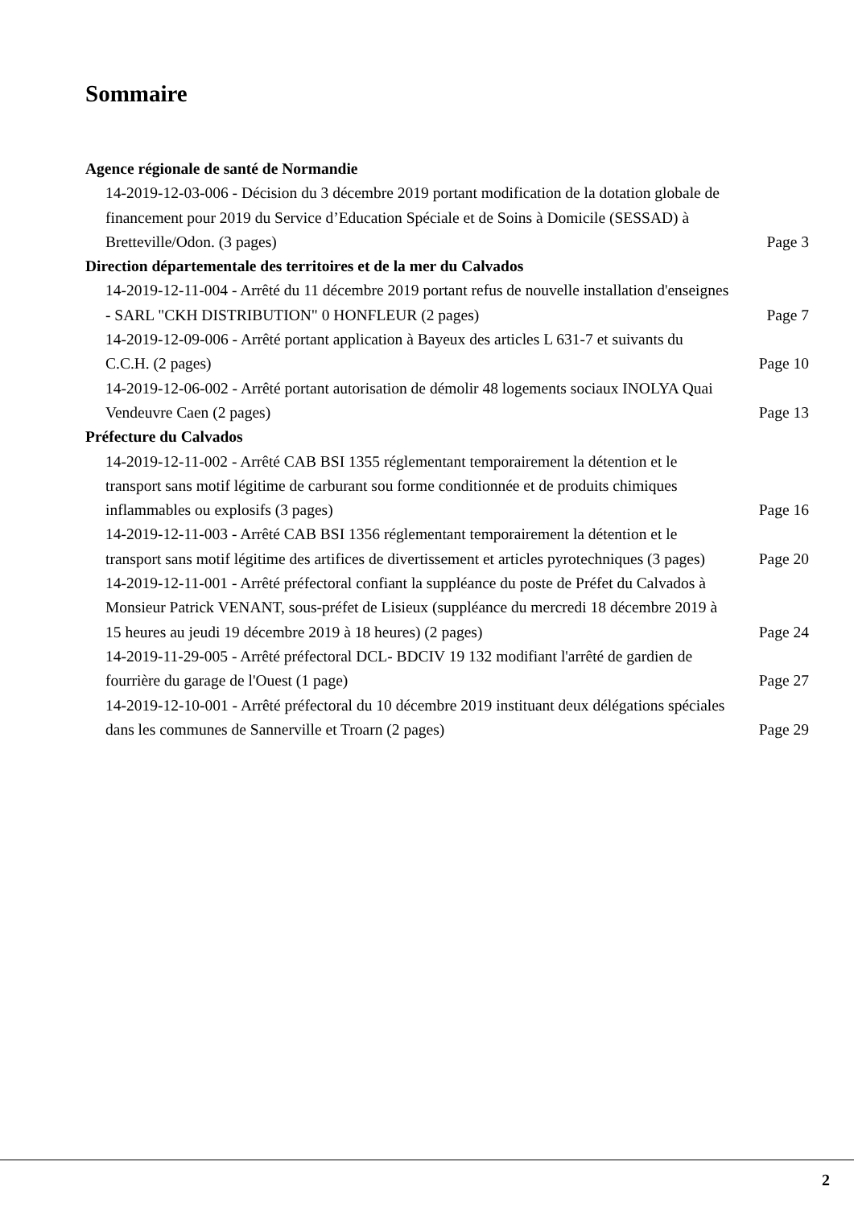Sommaire
Agence régionale de santé de Normandie
14-2019-12-03-006 - Décision du 3 décembre 2019 portant modification de la dotation globale de financement pour 2019 du Service d’Education Spéciale et de Soins à Domicile (SESSAD) à Bretteville/Odon. (3 pages) Page 3
Direction départementale des territoires et de la mer du Calvados
14-2019-12-11-004 - Arrêté du 11 décembre 2019 portant refus de nouvelle installation d'enseignes - SARL "CKH DISTRIBUTION" 0 HONFLEUR (2 pages) Page 7
14-2019-12-09-006 - Arrêté portant application à Bayeux des articles L 631-7 et suivants du C.C.H. (2 pages) Page 10
14-2019-12-06-002 - Arrêté portant autorisation de démolir 48 logements sociaux INOLYA Quai Vendeuvre Caen (2 pages) Page 13
Préfecture du Calvados
14-2019-12-11-002 - Arrêté CAB BSI 1355 réglementant temporairement la détention et le transport sans motif légitime de carburant sou forme conditionnée et de produits chimiques inflammables ou explosifs (3 pages) Page 16
14-2019-12-11-003 - Arrêté CAB BSI 1356 réglementant temporairement la détention et le transport sans motif légitime des artifices de divertissement et articles pyrotechniques (3 pages) Page 20
14-2019-12-11-001 - Arrêté préfectoral confiant la suppléance du poste de Préfet du Calvados à Monsieur Patrick VENANT, sous-préfet de Lisieux (suppléance du mercredi 18 décembre 2019 à 15 heures au jeudi 19 décembre 2019 à 18 heures) (2 pages) Page 24
14-2019-11-29-005 - Arrêté préfectoral DCL- BDCIV 19 132 modifiant l'arrêté de gardien de fourrière du garage de l'Ouest (1 page) Page 27
14-2019-12-10-001 - Arrêté préfectoral du 10 décembre 2019 instituant deux délégations spéciales dans les communes de Sannerville et Troarn (2 pages) Page 29
2